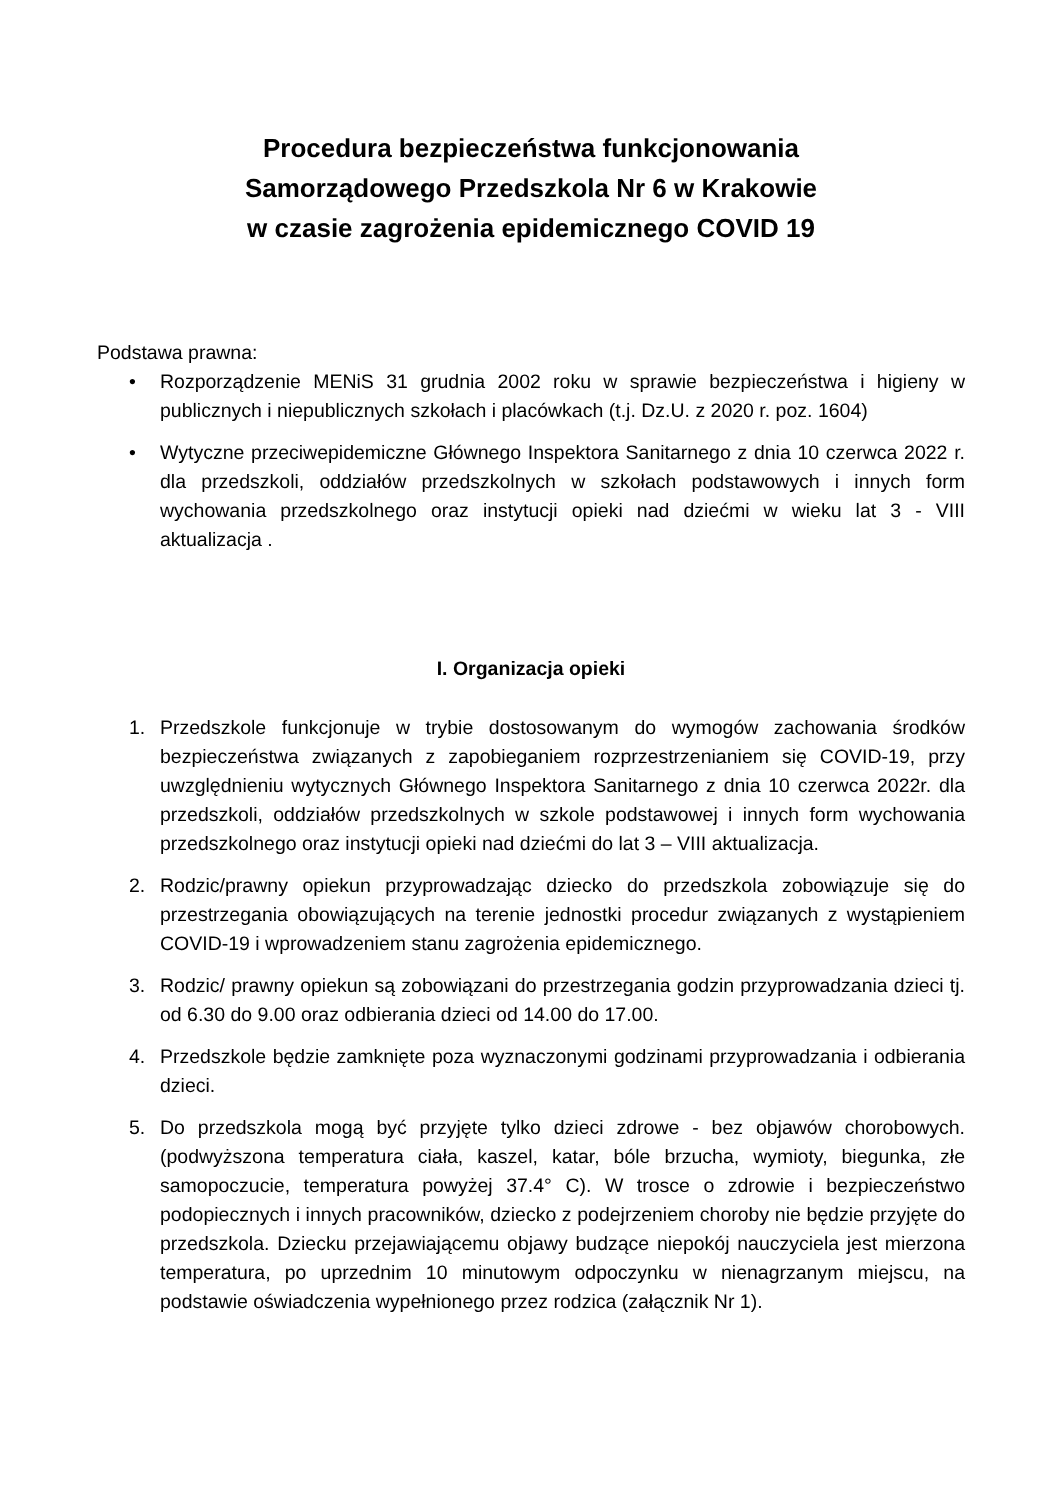Procedura bezpieczeństwa funkcjonowania
Samorządowego Przedszkola Nr 6 w Krakowie
w czasie zagrożenia epidemicznego COVID 19
Podstawa prawna:
• Rozporządzenie MENiS 31 grudnia 2002 roku w sprawie bezpieczeństwa i higieny w publicznych i niepublicznych szkołach i placówkach (t.j. Dz.U. z 2020 r. poz. 1604)
• Wytyczne przeciwepidemiczne Głównego Inspektora Sanitarnego z dnia 10 czerwca 2022 r. dla przedszkoli, oddziałów przedszkolnych w szkołach podstawowych i innych form wychowania przedszkolnego oraz instytucji opieki nad dziećmi w wieku lat 3 - VIII aktualizacja .
I. Organizacja opieki
1. Przedszkole funkcjonuje w trybie dostosowanym do wymogów zachowania środków bezpieczeństwa związanych z zapobieganiem rozprzestrzenianiem się COVID-19, przy uwzględnieniu wytycznych Głównego Inspektora Sanitarnego z dnia 10 czerwca 2022r. dla przedszkoli, oddziałów przedszkolnych w szkole podstawowej i innych form wychowania przedszkolnego oraz instytucji opieki nad dziećmi do lat 3 – VIII aktualizacja.
2. Rodzic/prawny opiekun przyprowadzając dziecko do przedszkola zobowiązuje się do przestrzegania obowiązujących na terenie jednostki procedur związanych z wystąpieniem COVID-19 i wprowadzeniem stanu zagrożenia epidemicznego.
3. Rodzic/ prawny opiekun są zobowiązani do przestrzegania godzin przyprowadzania dzieci tj. od 6.30 do 9.00 oraz odbierania dzieci od 14.00 do 17.00.
4. Przedszkole będzie zamknięte poza wyznaczonymi godzinami przyprowadzania i odbierania dzieci.
5. Do przedszkola mogą być przyjęte tylko dzieci zdrowe - bez objawów chorobowych. (podwyższona temperatura ciała, kaszel, katar, bóle brzucha, wymioty, biegunka, złe samopoczucie, temperatura powyżej 37.4° C). W trosce o zdrowie i bezpieczeństwo podopiecznych i innych pracowników, dziecko z podejrzeniem choroby nie będzie przyjęte do przedszkola. Dziecku przejawiającemu objawy budzące niepokój nauczyciela jest mierzona temperatura, po uprzednim 10 minutowym odpoczynku w nienagrzanym miejscu, na podstawie oświadczenia wypełnionego przez rodzica (załącznik Nr 1).